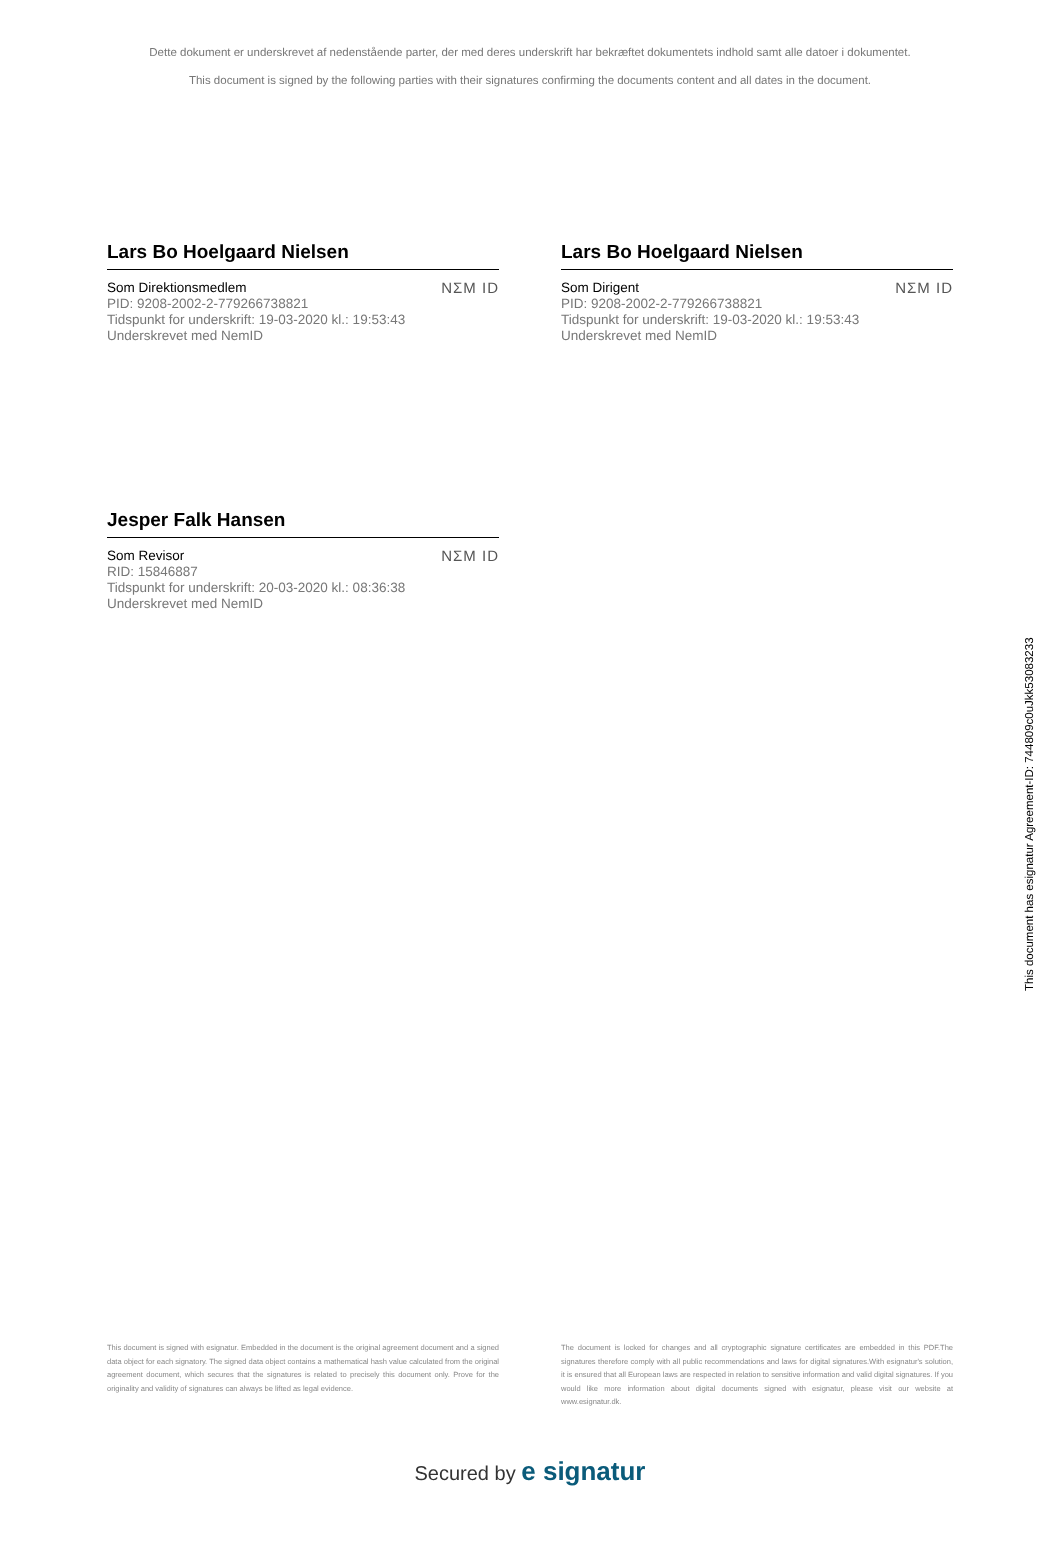Dette dokument er underskrevet af nedenstående parter, der med deres underskrift har bekræftet dokumentets indhold samt alle datoer i dokumentet.
This document is signed by the following parties with their signatures confirming the documents content and all dates in the document.
Lars Bo Hoelgaard Nielsen
Som Direktionsmedlem
PID: 9208-2002-2-779266738821
Tidspunkt for underskrift: 19-03-2020 kl.: 19:53:43
Underskrevet med NemID
NΣM ID
Lars Bo Hoelgaard Nielsen
Som Dirigent
PID: 9208-2002-2-779266738821
Tidspunkt for underskrift: 19-03-2020 kl.: 19:53:43
Underskrevet med NemID
NΣM ID
Jesper Falk Hansen
Som Revisor
RID: 15846887
Tidspunkt for underskrift: 20-03-2020 kl.: 08:36:38
Underskrevet med NemID
NΣM ID
This document has esignatur Agreement-ID: 744809c0uJkk53083233
This document is signed with esignatur. Embedded in the document is the original agreement document and a signed data object for each signatory. The signed data object contains a mathematical hash value calculated from the original agreement document, which secures that the signatures is related to precisely this document only. Prove for the originality and validity of signatures can always be lifted as legal evidence.
The document is locked for changes and all cryptographic signature certificates are embedded in this PDF.The signatures therefore comply with all public recommendations and laws for digital signatures.With esignatur's solution, it is ensured that all European laws are respected in relation to sensitive information and valid digital signatures. If you would like more information about digital documents signed with esignatur, please visit our website at www.esignatur.dk.
Secured by e signatur